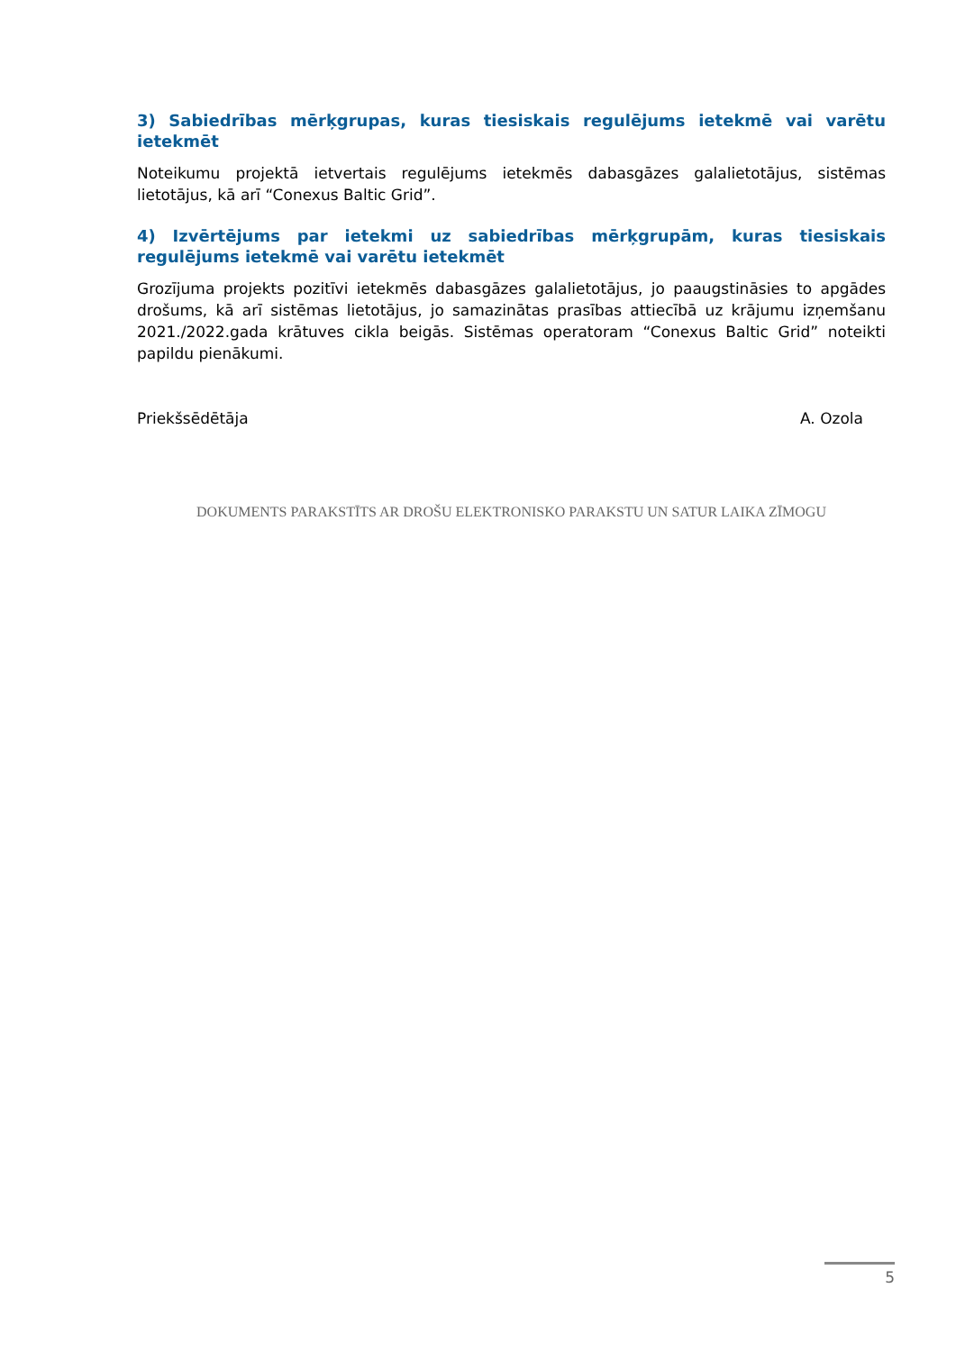3) Sabiedrības mērķgrupas, kuras tiesiskais regulējums ietekmē vai varētu ietekmēt
Noteikumu projektā ietvertais regulējums ietekmēs dabasgāzes galalietotājus, sistēmas lietotājus, kā arī “Conexus Baltic Grid”.
4) Izvērtējums par ietekmi uz sabiedrības mērķgrupām, kuras tiesiskais regulējums ietekmē vai varētu ietekmēt
Grozījuma projekts pozitīvi ietekmēs dabasgāzes galalietotājus, jo paaugstināsies to apgādes drošums, kā arī sistēmas lietotājus, jo samazinātas prasības attiecībā uz krājumu izņemšanu 2021./2022.gada krātuves cikla beigās. Sistēmas operatoram “Conexus Baltic Grid” noteikti papildu pienākumi.
Priekšsēdētāja A. Ozola
DOKUMENTS PARAKSTĪTS AR DROŠU ELEKTRONISKO PARAKSTU UN SATUR LAIKA ZĪMOGU
5